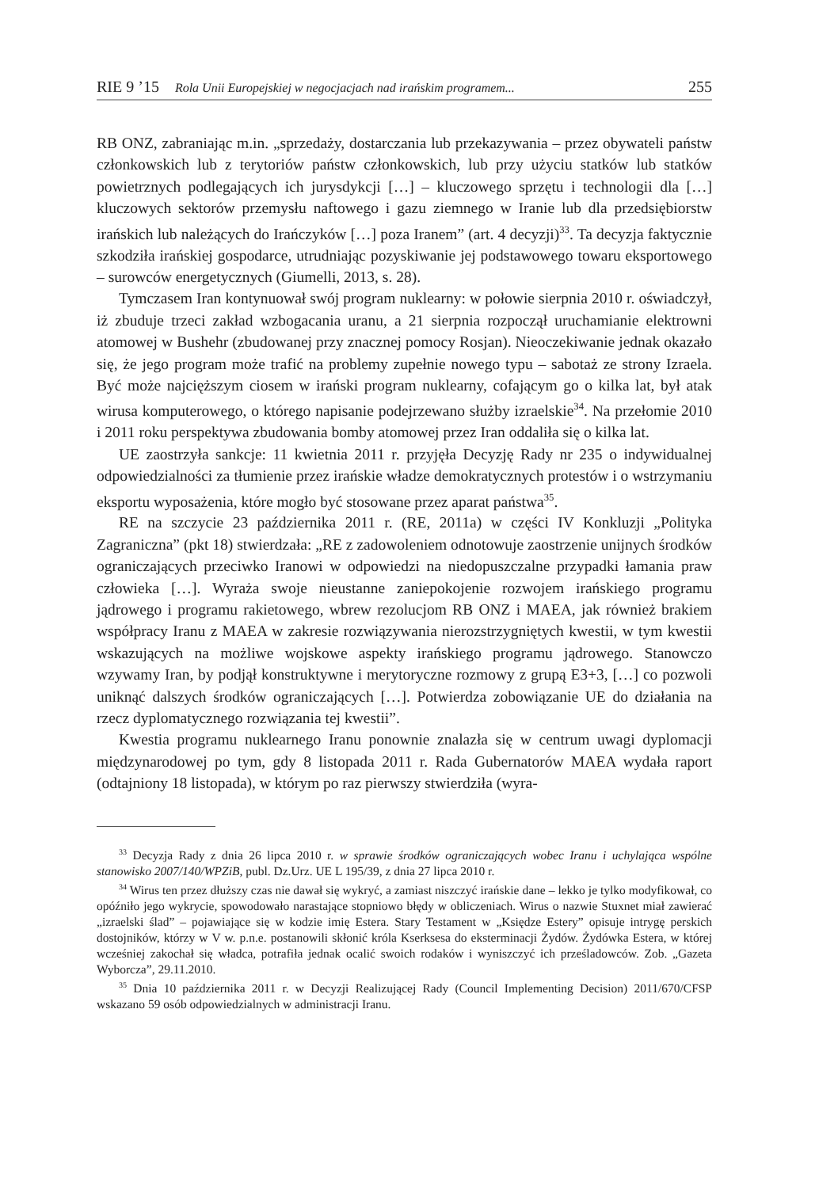RIE 9 ’15 Rola Unii Europejskiej w negocjacjach nad irańskim programem... 255
RB ONZ, zabraniając m.in. „sprzedaży, dostarczania lub przekazywania – przez obywateli państw członkowskich lub z terytoriów państw członkowskich, lub przy użyciu statków lub statków powietrznych podlegających ich jurysdykcji […] – kluczowego sprzętu i technologii dla […] kluczowych sektorów przemysłu naftowego i gazu ziemnego w Iranie lub dla przedsiębiorstw irańskich lub należących do Irańczyków […] poza Iranem” (art. 4 decyzji)<sup>33</sup>. Ta decyzja faktycznie szkodziła irańskiej gospodarce, utrudniając pozyskiwanie jej podstawowego towaru eksportowego – surowców energetycznych (Giumelli, 2013, s. 28).
Tymczasem Iran kontynuował swój program nuklearny: w połowie sierpnia 2010 r. oświadczył, iż zbuduje trzeci zakład wzbogacania uranu, a 21 sierpnia rozpoczął uruchamianie elektrowni atomowej w Bushehr (zbudowanej przy znacznej pomocy Rosjan). Nieoczekiwanie jednak okazało się, że jego program może trafić na problemy zupełnie nowego typu – sabotaż ze strony Izraela. Być może najcięższym ciosem w irański program nuklearny, cofającym go o kilka lat, był atak wirusa komputerowego, o którego napisanie podejrzewano służby izraelskie<sup>34</sup>. Na przełomie 2010 i 2011 roku perspektywa zbudowania bomby atomowej przez Iran oddaliła się o kilka lat.
UE zaostrzyła sankcje: 11 kwietnia 2011 r. przyjęła Decyzję Rady nr 235 o indywidualnej odpowiedzialności za tłumienie przez irańskie władze demokratycznych protestów i o wstrzymaniu eksportu wyposażenia, które mogło być stosowane przez aparat państwa<sup>35</sup>.
RE na szczycie 23 października 2011 r. (RE, 2011a) w części IV Konkluzji „Polityka Zagraniczna” (pkt 18) stwierdzała: „RE z zadowoleniem odnotowuje zaostrzenie unijnych środków ograniczających przeciwko Iranowi w odpowiedzi na niedopuszczalne przypadki łamania praw człowieka […]. Wyraża swoje nieustanne zaniepokojenie rozwojem irańskiego programu jądrowego i programu rakietowego, wbrew rezolucjom RB ONZ i MAEA, jak również brakiem współpracy Iranu z MAEA w zakresie rozwiązywania nierozstrzygniętych kwestii, w tym kwestii wskazujących na możliwe wojskowe aspekty irańskiego programu jądrowego. Stanowczo wzywamy Iran, by podjął konstruktywne i merytoryczne rozmowy z grupą E3+3, […] co pozwoli uniknąć dalszych środków ograniczających […]. Potwierdza zobowiązanie UE do działania na rzecz dyplomatycznego rozwiązania tej kwestii”.
Kwestia programu nuklearnego Iranu ponownie znalazła się w centrum uwagi dyplomacji międzynarodowej po tym, gdy 8 listopada 2011 r. Rada Gubernatorów MAEA wydała raport (odtajniony 18 listopada), w którym po raz pierwszy stwierdziła (wyra-
<sup>33</sup> Decyzja Rady z dnia 26 lipca 2010 r. w sprawie środków ograniczających wobec Iranu i uchylająca wspólne stanowisko 2007/140/WPZiB, publ. Dz.Urz. UE L 195/39, z dnia 27 lipca 2010 r.
<sup>34</sup> Wirus ten przez dłuższy czas nie dawał się wykryć, a zamiast niszczyć irańskie dane – lekko je tylko modyfikował, co opóźniło jego wykrycie, spowodowało narastające stopniowo błędy w obliczeniach. Wirus o nazwie Stuxnet miał zawierać „izraelski ślad” – pojawiające się w kodzie imię Estera. Stary Testament w „Księdze Estery” opisuje intrygę perskich dostojników, którzy w V w. p.n.e. postanowili skłonić króla Kserksesa do eksterminacji Żydów. Żydówka Estera, w której wcześniej zakochał się władca, potrafiła jednak ocalić swoich rodaków i wyniszczyć ich prześladowców. Zob. „Gazeta Wyborcza”, 29.11.2010.
<sup>35</sup> Dnia 10 października 2011 r. w Decyzji Realizującej Rady (Council Implementing Decision) 2011/670/CFSP wskazano 59 osób odpowiedzialnych w administracji Iranu.